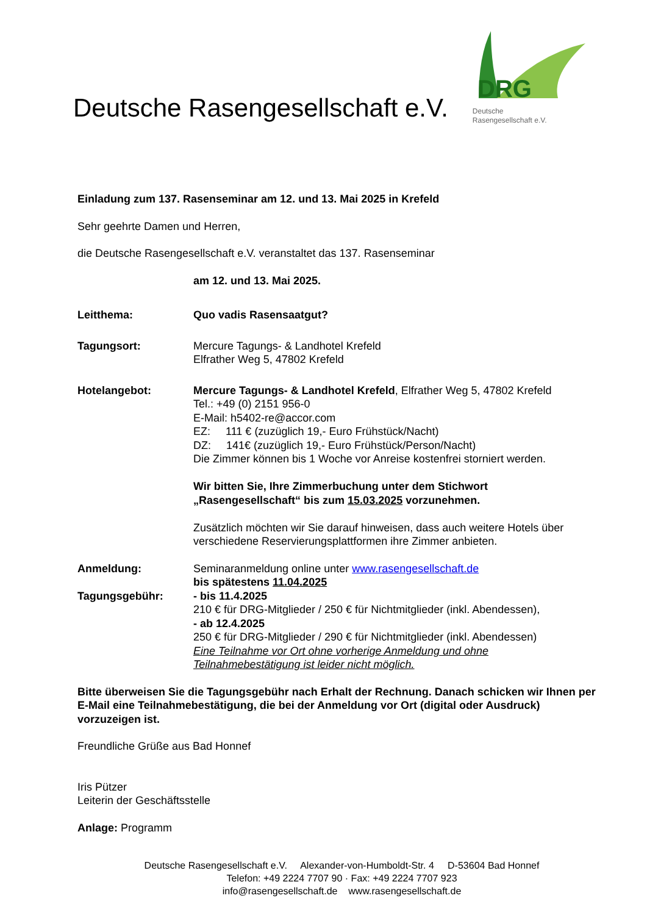Deutsche Rasengesellschaft e.V.
DRG
Deutsche
Rasengesellschaft e.V.
Einladung zum 137. Rasenseminar am 12. und 13. Mai 2025 in Krefeld
Sehr geehrte Damen und Herren,
die Deutsche Rasengesellschaft e.V. veranstaltet das 137. Rasenseminar
am 12. und 13. Mai 2025.
Leitthema: Quo vadis Rasensaatgut?
Tagungsort: Mercure Tagungs- & Landhotel Krefeld
Elfrather Weg 5, 47802 Krefeld
Hotelangebot: Mercure Tagungs- & Landhotel Krefeld, Elfrather Weg 5, 47802 Krefeld
Tel.: +49 (0) 2151 956-0
E-Mail: h5402-re@accor.com
EZ: 111 € (zuzüglich 19,- Euro Frühstück/Nacht)
DZ: 141€ (zuzüglich 19,- Euro Frühstück/Person/Nacht)
Die Zimmer können bis 1 Woche vor Anreise kostenfrei storniert werden.
Wir bitten Sie, Ihre Zimmerbuchung unter dem Stichwort „Rasengesellschaft“ bis zum 15.03.2025 vorzunehmen.
Zusätzlich möchten wir Sie darauf hinweisen, dass auch weitere Hotels über verschiedene Reservierungsplattformen ihre Zimmer anbieten.
Anmeldung: Seminaranmeldung online unter www.rasengesellschaft.de
bis spätestens 11.04.2025
Tagungsgebühr: - bis 11.4.2025
210 € für DRG-Mitglieder / 250 € für Nichtmitglieder (inkl. Abendessen),
- ab 12.4.2025
250 € für DRG-Mitglieder / 290 € für Nichtmitglieder (inkl. Abendessen)
Eine Teilnahme vor Ort ohne vorherige Anmeldung und ohne Teilnahmebestätigung ist leider nicht möglich.
Bitte überweisen Sie die Tagungsgebühr nach Erhalt der Rechnung. Danach schicken wir Ihnen per E-Mail eine Teilnahmebestätigung, die bei der Anmeldung vor Ort (digital oder Ausdruck) vorzuzeigen ist.
Freundliche Grüße aus Bad Honnef
Iris Pützer
Leiterin der Geschäftsstelle
Anlage: Programm
Deutsche Rasengesellschaft e.V. Alexander-von-Humboldt-Str. 4 D-53604 Bad Honnef
Telefon: +49 2224 7707 90 · Fax: +49 2224 7707 923
info@rasengesellschaft.de www.rasengesellschaft.de